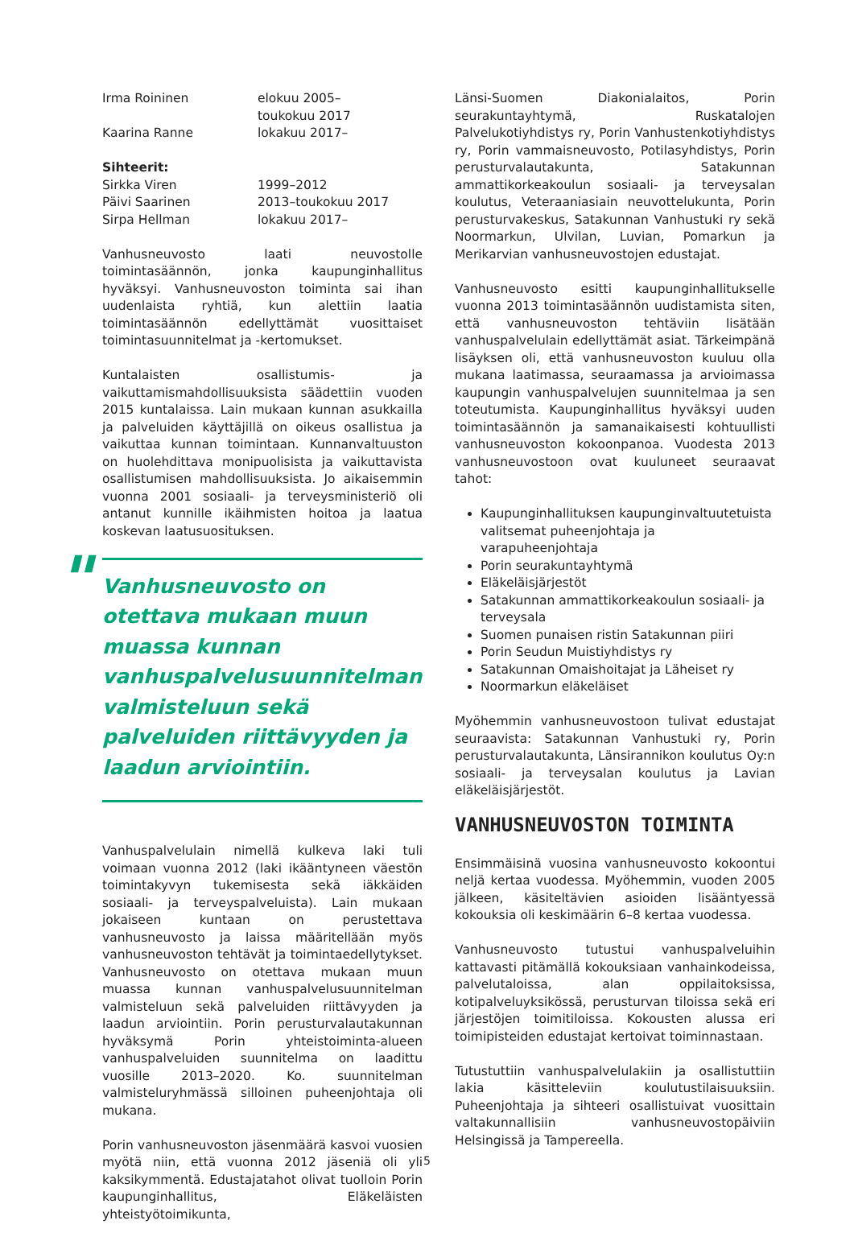Irma Roininen elokuu 2005–
toukokuu 2017
Kaarina Ranne lokakuu 2017–
Sihteerit:
Sirkka Viren 1999–2012
Päivi Saarinen 2013–toukokuu 2017
Sirpa Hellman lokakuu 2017–
Vanhusneuvosto laati neuvostolle toimintasäännön, jonka kaupunginhallitus hyväksyi. Vanhusneuvoston toiminta sai ihan uudenlaista ryhtiä, kun alettiin laatia toimintasäännön edellyttämät vuosittaiset toimintasuunnitelmat ja -kertomukset.
Kuntalaisten osallistumis- ja vaikuttamismahdollisuuksista säädettiin vuoden 2015 kuntalaissa. Lain mukaan kunnan asukkailla ja palveluiden käyttäjillä on oikeus osallistua ja vaikuttaa kunnan toimintaan. Kunnanvaltuuston on huolehdittava monipuolisista ja vaikuttavista osallistumisen mahdollisuuksista. Jo aikaisemmin vuonna 2001 sosiaali- ja terveysministeriö oli antanut kunnille ikäihmisten hoitoa ja laatua koskevan laatusuosituksen.
"
Vanhusneuvosto on otettava mukaan muun muassa kunnan vanhuspalvelusuunnitelman valmisteluun sekä palveluiden riittävyyden ja laadun arviointiin.
Vanhuspalvelulain nimellä kulkeva laki tuli voimaan vuonna 2012 (laki ikääntyneen väestön toimintakyvyn tukemisesta sekä iäkkäiden sosiaali- ja terveyspalveluista). Lain mukaan jokaiseen kuntaan on perustettava vanhusneuvosto ja laissa määritellään myös vanhusneuvoston tehtävät ja toimintaedellytykset. Vanhusneuvosto on otettava mukaan muun muassa kunnan vanhuspalvelusuunnitelman valmisteluun sekä palveluiden riittävyyden ja laadun arviointiin. Porin perusturvalautakunnan hyväksymä Porin yhteistoiminta-alueen vanhuspalveluiden suunnitelma on laadittu vuosille 2013–2020. Ko. suunnitelman valmisteluryhmässä silloinen puheenjohtaja oli mukana.
Porin vanhusneuvoston jäsenmäärä kasvoi vuosien myötä niin, että vuonna 2012 jäseniä oli yli kaksikymmentä. Edustajatahot olivat tuolloin Porin kaupunginhallitus, Eläkeläisten yhteistyötoimikunta,
Länsi-Suomen Diakonialaitos, Porin seurakuntayhtymä, Ruskatalojen Palvelukotiyhdistys ry, Porin Vanhustenkotiyhdistys ry, Porin vammaisneuvosto, Potilasyhdistys, Porin perusturvalautakunta, Satakunnan ammattikorkeakoulun sosiaali- ja terveysalan koulutus, Veteraaniasiain neuvottelukunta, Porin perusturvakeskus, Satakunnan Vanhustuki ry sekä Noormarkun, Ulvilan, Luvian, Pomarkun ja Merikarvian vanhusneuvostojen edustajat.
Vanhusneuvosto esitti kaupunginhallitukselle vuonna 2013 toimintasäännön uudistamista siten, että vanhusneuvoston tehtäviin lisätään vanhuspalvelulain edellyttämät asiat. Tärkeimpänä lisäyksen oli, että vanhusneuvoston kuuluu olla mukana laatimassa, seuraamassa ja arvioimassa kaupungin vanhuspalvelujen suunnitelmaa ja sen toteutumista. Kaupunginhallitus hyväksyi uuden toimintasäännön ja samanaikaisesti kohtuullisti vanhusneuvoston kokoonpanoa. Vuodesta 2013 vanhusneuvostoon ovat kuuluneet seuraavat tahot:
Kaupunginhallituksen kaupunginvaltuutetuista valitsemat puheenjohtaja ja varapuheenjohtaja
Porin seurakuntayhtymä
Eläkeläisjärjestöt
Satakunnan ammattikorkeakoulun sosiaali- ja terveysala
Suomen punaisen ristin Satakunnan piiri
Porin Seudun Muistiyhdistys ry
Satakunnan Omaishoitajat ja Läheiset ry
Noormarkun eläkeläiset
Myöhemmin vanhusneuvostoon tulivat edustajat seuraavista: Satakunnan Vanhustuki ry, Porin perusturvalautakunta, Länsirannikon koulutus Oy:n sosiaali- ja terveysalan koulutus ja Lavian eläkeläisjärjestöt.
VANHUSNEUVOSTON TOIMINTA
Ensimmäisinä vuosina vanhusneuvosto kokoontui neljä kertaa vuodessa. Myöhemmin, vuoden 2005 jälkeen, käsiteltävien asioiden lisääntyessä kokouksia oli keskimäärin 6–8 kertaa vuodessa.
Vanhusneuvosto tutustui vanhuspalveluihin kattavasti pitämällä kokouksiaan vanhainkodeissa, palvelutaloissa, alan oppilaitoksissa, kotipalveluyksikössä, perusturvan tiloissa sekä eri järjestöjen toimitiloissa. Kokousten alussa eri toimipisteiden edustajat kertoivat toiminnastaan.
Tutustuttiin vanhuspalvelulakiin ja osallistuttiin lakia käsitteleviin koulutustilaisuuksiin. Puheenjohtaja ja sihteeri osallistuivat vuosittain valtakunnallisiin vanhusneuvostopäiviin Helsingissä ja Tampereella.
5